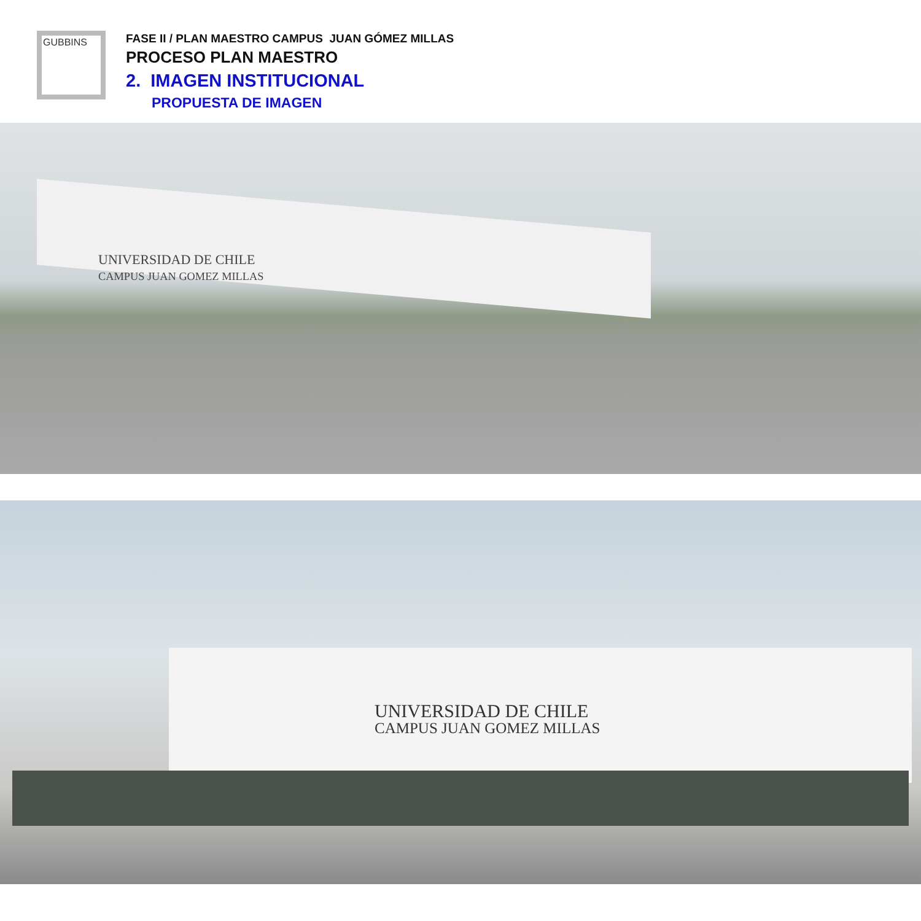GUBBINS
FASE II / PLAN MAESTRO CAMPUS JUAN GÓMEZ MILLAS
PROCESO PLAN MAESTRO
2. IMAGEN INSTITUCIONAL
PROPUESTA DE IMAGEN
UNIVERSIDAD DE CHILE
CAMPUS JUAN GOMEZ MILLAS
UNIVERSIDAD DE CHILE
CAMPUS JUAN GOMEZ MILLAS